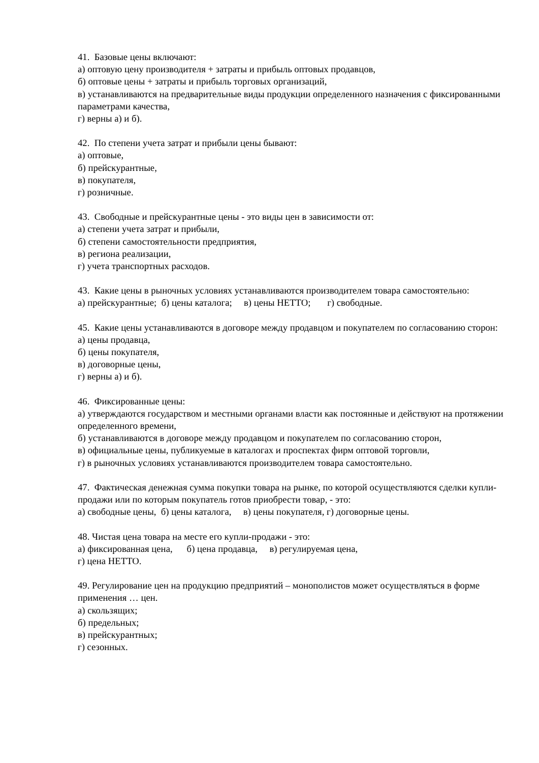41. Базовые цены включают:
а) оптовую цену производителя + затраты и прибыль оптовых продавцов,
б) оптовые цены + затраты и прибыль торговых организаций,
в) устанавливаются на предварительные виды продукции определенного назначения с фиксированными параметрами качества,
г) верны а) и б).
42. По степени учета затрат и прибыли цены бывают:
а) оптовые,
б) прейскурантные,
в) покупателя,
г) розничные.
43. Свободные и прейскурантные цены - это виды цен в зависимости от:
а) степени учета затрат и прибыли,
б) степени самостоятельности предприятия,
в) региона реализации,
г) учета транспортных расходов.
43. Какие цены в рыночных условиях устанавливаются производителем товара самостоятельно:
а) прейскурантные; б) цены каталога; в) цены НЕТТО; г) свободные.
45. Какие цены устанавливаются в договоре между продавцом и покупателем по согласованию сторон:
а) цены продавца,
б) цены покупателя,
в) договорные цены,
г) верны а) и б).
46. Фиксированные цены:
а) утверждаются государством и местными органами власти как постоянные и действуют на протяжении определенного времени,
б) устанавливаются в договоре между продавцом и покупателем по согласованию сторон,
в) официальные цены, публикуемые в каталогах и проспектах фирм оптовой торговли,
г) в рыночных условиях устанавливаются производителем товара самостоятельно.
47. Фактическая денежная сумма покупки товара на рынке, по которой осуществляются сделки купли-продажи или по которым покупатель готов приобрести товар, - это:
а) свободные цены, б) цены каталога, в) цены покупателя, г) договорные цены.
48. Чистая цена товара на месте его купли-продажи - это:
а) фиксированная цена, б) цена продавца, в) регулируемая цена,
г) цена НЕТТО.
49. Регулирование цен на продукцию предприятий – монополистов может осуществляться в форме применения … цен.
а) скользящих;
б) предельных;
в) прейскурантных;
г) сезонных.